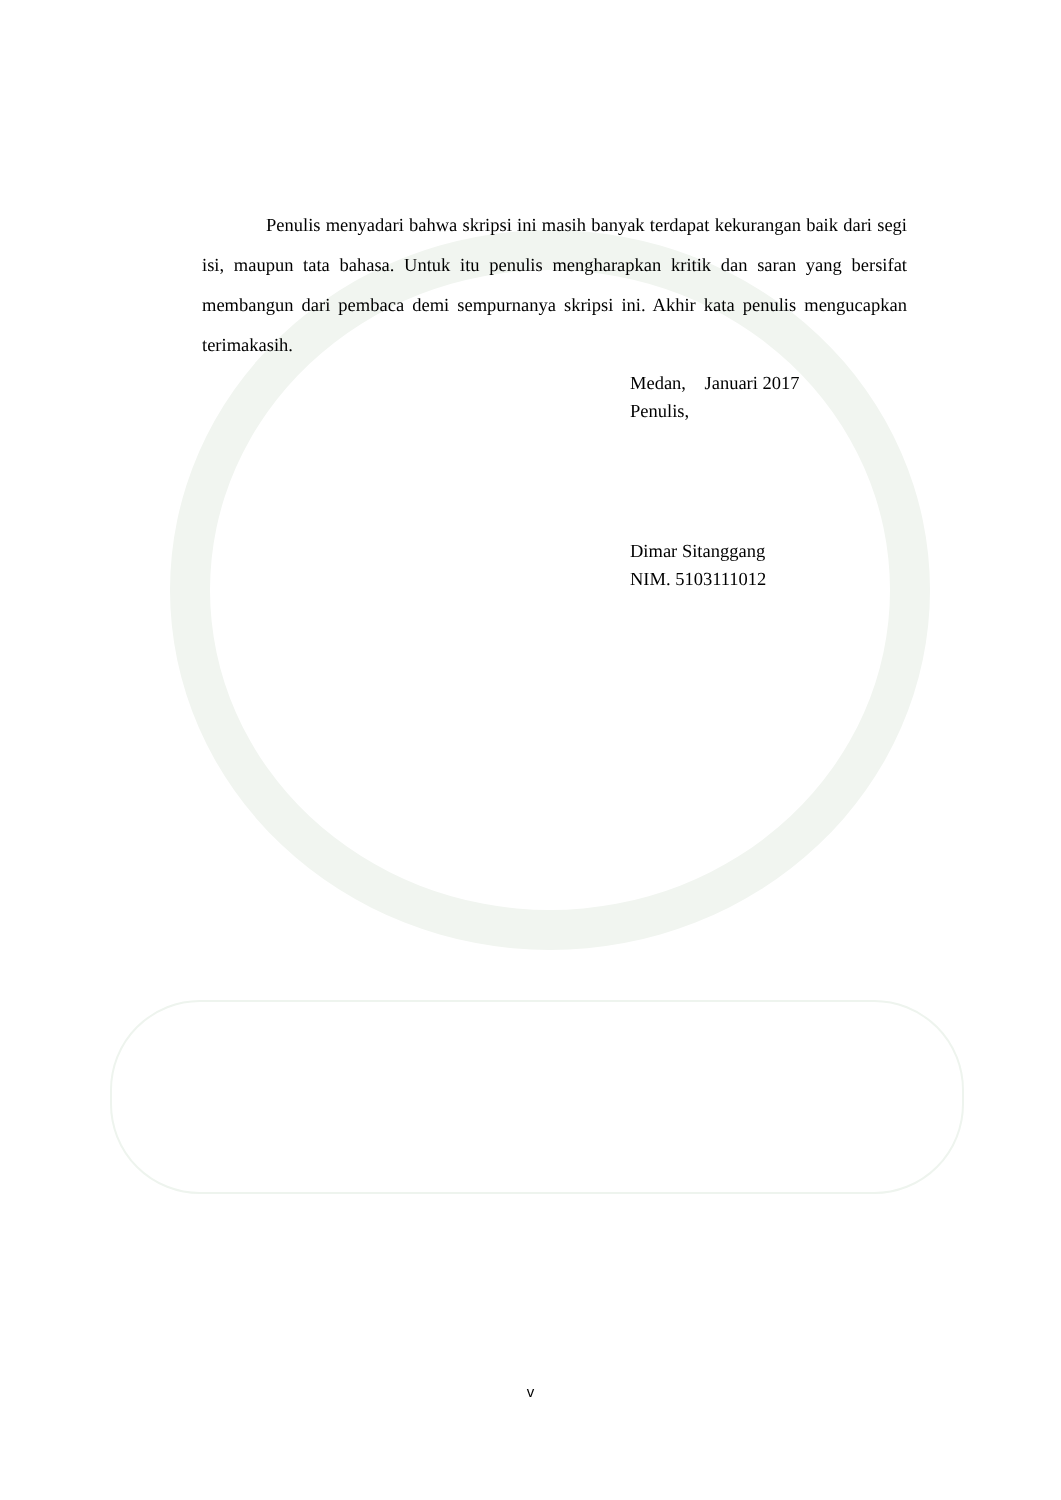Penulis menyadari bahwa skripsi ini masih banyak terdapat kekurangan baik dari segi isi, maupun tata bahasa. Untuk itu penulis mengharapkan kritik dan saran yang bersifat membangun dari pembaca demi sempurnanya skripsi ini. Akhir kata penulis mengucapkan terimakasih.
Medan, Januari 2017
Penulis,
Dimar Sitanggang
NIM. 5103111012
v